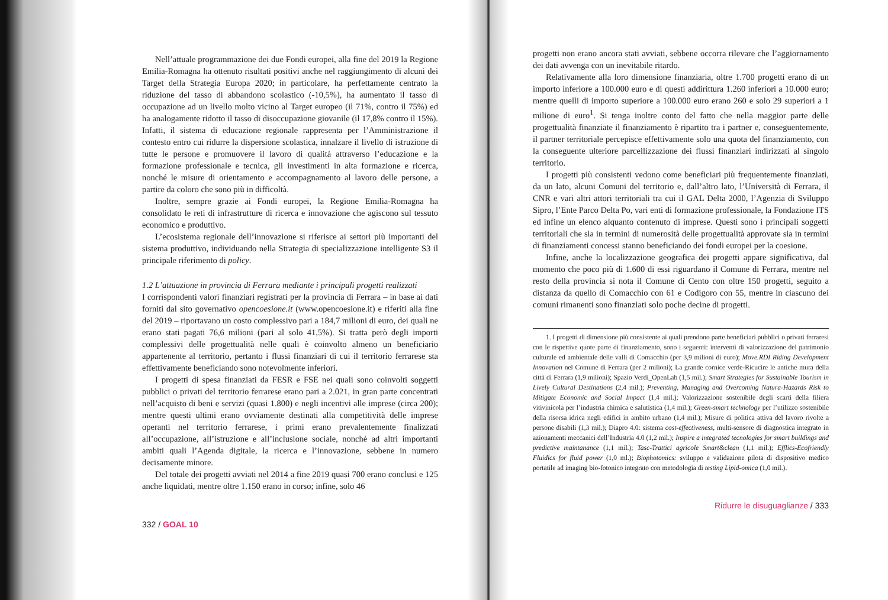Nell’attuale programmazione dei due Fondi europei, alla fine del 2019 la Regione Emilia-Romagna ha ottenuto risultati positivi anche nel raggiungimento di alcuni dei Target della Strategia Europa 2020; in particolare, ha perfettamente centrato la riduzione del tasso di abbandono scolastico (-10,5%), ha aumentato il tasso di occupazione ad un livello molto vicino al Target europeo (il 71%, contro il 75%) ed ha analogamente ridotto il tasso di disoccupazione giovanile (il 17,8% contro il 15%). Infatti, il sistema di educazione regionale rappresenta per l’Amministrazione il contesto entro cui ridurre la dispersione scolastica, innalzare il livello di istruzione di tutte le persone e promuovere il lavoro di qualità attraverso l’educazione e la formazione professionale e tecnica, gli investimenti in alta formazione e ricerca, nonché le misure di orientamento e accompagnamento al lavoro delle persone, a partire da coloro che sono più in difficoltà.
Inoltre, sempre grazie ai Fondi europei, la Regione Emilia-Romagna ha consolidato le reti di infrastrutture di ricerca e innovazione che agiscono sul tessuto economico e produttivo.
L’ecosistema regionale dell’innovazione si riferisce ai settori più importanti del sistema produttivo, individuando nella Strategia di specializzazione intelligente S3 il principale riferimento di policy.
1.2 L’attuazione in provincia di Ferrara mediante i principali progetti realizzati
I corrispondenti valori finanziari registrati per la provincia di Ferrara – in base ai dati forniti dal sito governativo opencoesione.it (www.opencoesione.it) e riferiti alla fine del 2019 – riportavano un costo complessivo pari a 184,7 milioni di euro, dei quali ne erano stati pagati 76,6 milioni (pari al solo 41,5%). Si tratta però degli importi complessivi delle progettualità nelle quali è coinvolto almeno un beneficiario appartenente al territorio, pertanto i flussi finanziari di cui il territorio ferrarese sta effettivamente beneficiando sono notevolmente inferiori.
I progetti di spesa finanziati da FESR e FSE nei quali sono coinvolti soggetti pubblici o privati del territorio ferrarese erano pari a 2.021, in gran parte concentrati nell’acquisto di beni e servizi (quasi 1.800) e negli incentivi alle imprese (circa 200); mentre questi ultimi erano ovviamente destinati alla competitività delle imprese operanti nel territorio ferrarese, i primi erano prevalentemente finalizzati all’occupazione, all’istruzione e all’inclusione sociale, nonché ad altri importanti ambiti quali l’Agenda digitale, la ricerca e l’innovazione, sebbene in numero decisamente minore.
Del totale dei progetti avviati nel 2014 a fine 2019 quasi 700 erano conclusi e 125 anche liquidati, mentre oltre 1.150 erano in corso; infine, solo 46
332 / GOAL 10
progetti non erano ancora stati avviati, sebbene occorra rilevare che l’aggiornamento dei dati avvenga con un inevitabile ritardo.
Relativamente alla loro dimensione finanziaria, oltre 1.700 progetti erano di un importo inferiore a 100.000 euro e di questi addirittura 1.260 inferiori a 10.000 euro; mentre quelli di importo superiore a 100.000 euro erano 260 e solo 29 superiori a 1 milione di euro<sup>1</sup>. Si tenga inoltre conto del fatto che nella maggior parte delle progettualità finanziate il finanziamento è ripartito tra i partner e, conseguentemente, il partner territoriale percepisce effettivamente solo una quota del finanziamento, con la conseguente ulteriore parcellizzazione dei flussi finanziari indirizzati al singolo territorio.
I progetti più consistenti vedono come beneficiari più frequentemente finanziati, da un lato, alcuni Comuni del territorio e, dall’altro lato, l’Università di Ferrara, il CNR e vari altri attori territoriali tra cui il GAL Delta 2000, l’Agenzia di Sviluppo Sipro, l’Ente Parco Delta Po, vari enti di formazione professionale, la Fondazione ITS ed infine un elenco alquanto contenuto di imprese. Questi sono i principali soggetti territoriali che sia in termini di numerosità delle progettualità approvate sia in termini di finanziamenti concessi stanno beneficiando dei fondi europei per la coesione.
Infine, anche la localizzazione geografica dei progetti appare significativa, dal momento che poco più di 1.600 di essi riguardano il Comune di Ferrara, mentre nel resto della provincia si nota il Comune di Cento con oltre 150 progetti, seguito a distanza da quello di Comacchio con 61 e Codigoro con 55, mentre in ciascuno dei comuni rimanenti sono finanziati solo poche decine di progetti.
1. I progetti di dimensione più consistente ai quali prendono parte beneficiari pubblici o privati ferraresi con le rispettive quote parte di finanziamento, sono i seguenti: interventi di valorizzazione del patrimonio culturale ed ambientale delle valli di Comacchio (per 3,9 milioni di euro); Move.RDI Riding Development Innovation nel Comune di Ferrara (per 2 milioni); La grande cornice verde-Ricucire le antiche mura della città di Ferrara (1,9 milioni); Spazio Verdi_OpenLab (1,5 mil.); Smart Strategies for Sustainable Tourism in Lively Cultural Destinations (2,4 mil.); Preventing, Managing and Overcoming Natura-Hazards Risk to Mitigate Economic and Social Impact (1,4 mil.); Valorizzazione sostenibile degli scarti della filiera vitivinicola per l’industria chimica e salutistica (1,4 mil.); Green-smart technology per l’utilizzo sostenibile della risorsa idrica negli edifici in ambito urbano (1,4 mil.); Misure di politica attiva del lavoro rivolte a persone disabili (1,3 mil.); Diapro 4.0: sistema cost-effectiveness, multi-sensore di diagnostica integrato in azionamenti meccanici dell’Industria 4.0 (1,2 mil.); Inspire a integrated tecnologies for smart buildings and predictive maintanance (1,1 mil.); Tasc-Trattici agricole Smart&clean (1,1 mil.); Efflics-Ecofriendly Fluidics for fluid power (1,0 ml.); Biophotomics: sviluppo e validazione pilota di dispositivo medico portatile ad imaging bio-fotonico integrato con metodologia di testing Lipid-omica (1,0 mil.).
Ridurre le disuguaglianze / 333